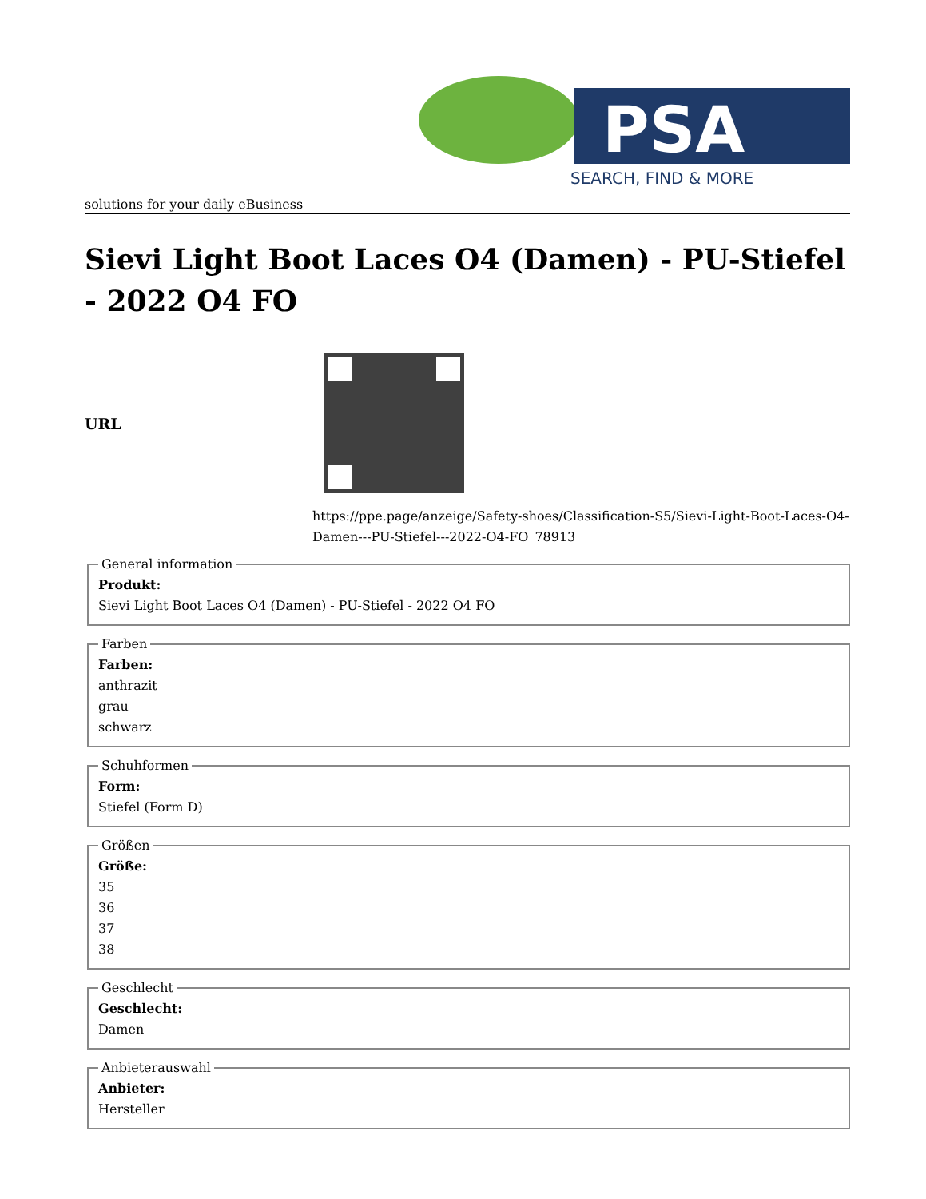PSA
SEARCH, FIND & MORE
solutions for your daily eBusiness
Sievi Light Boot Laces O4 (Damen) - PU-Stiefel - 2022 O4 FO
URL
https://ppe.page/anzeige/Safety-shoes/Classification-S5/Sievi-Light-Boot-Laces-O4-Damen---PU-Stiefel---2022-O4-FO_78913
General information Produkt:
Sievi Light Boot Laces O4 (Damen) - PU-Stiefel - 2022 O4 FO Farben Farben:
anthrazit
grau
schwarz Schuhformen Form:
Stiefel (Form D) Größen Größe:
35
36
37
38 Geschlecht Geschlecht:
Damen Anbieterauswahl Anbieter:
Hersteller